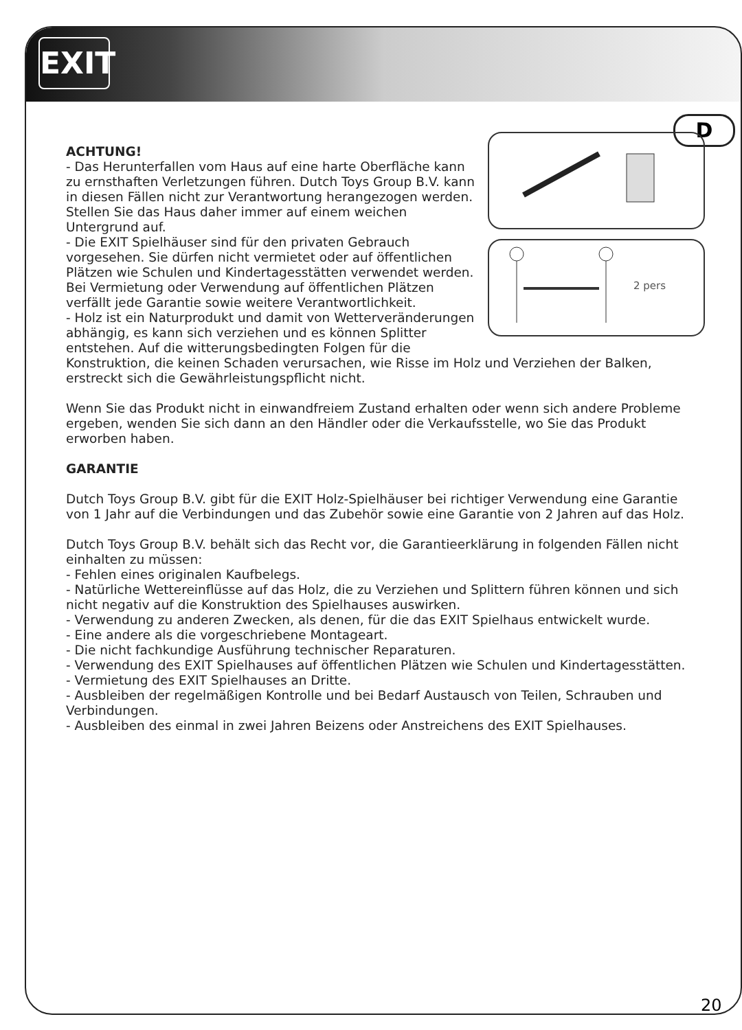EXIT
D
2 pers
ACHTUNG!
- Das Herunterfallen vom Haus auf eine harte Oberfläche kann zu ernsthaften Verletzungen führen. Dutch Toys Group B.V. kann in diesen Fällen nicht zur Verantwortung herangezogen werden. Stellen Sie das Haus daher immer auf einem weichen Untergrund auf.
- Die EXIT Spielhäuser sind für den privaten Gebrauch vorgesehen. Sie dürfen nicht vermietet oder auf öffentlichen Plätzen wie Schulen und Kindertagesstätten verwendet werden. Bei Vermietung oder Verwendung auf öffentlichen Plätzen verfällt jede Garantie sowie weitere Verantwortlichkeit.
- Holz ist ein Naturprodukt und damit von Wetterveränderungen abhängig, es kann sich verziehen und es können Splitter entstehen. Auf die witterungsbedingten Folgen für die Konstruktion, die keinen Schaden verursachen, wie Risse im Holz und Verziehen der Balken, erstreckt sich die Gewährleistungspflicht nicht.
Wenn Sie das Produkt nicht in einwandfreiem Zustand erhalten oder wenn sich andere Probleme ergeben, wenden Sie sich dann an den Händler oder die Verkaufsstelle, wo Sie das Produkt erworben haben.
GARANTIE
Dutch Toys Group B.V. gibt für die EXIT Holz-Spielhäuser bei richtiger Verwendung eine Garantie von 1 Jahr auf die Verbindungen und das Zubehör sowie eine Garantie von 2 Jahren auf das Holz.
Dutch Toys Group B.V. behält sich das Recht vor, die Garantieerklärung in folgenden Fällen nicht einhalten zu müssen:
- Fehlen eines originalen Kaufbelegs.
- Natürliche Wettereinflüsse auf das Holz, die zu Verziehen und Splittern führen können und sich nicht negativ auf die Konstruktion des Spielhauses auswirken.
- Verwendung zu anderen Zwecken, als denen, für die das EXIT Spielhaus entwickelt wurde.
- Eine andere als die vorgeschriebene Montageart.
- Die nicht fachkundige Ausführung technischer Reparaturen.
- Verwendung des EXIT Spielhauses auf öffentlichen Plätzen wie Schulen und Kindertagesstätten.
- Vermietung des EXIT Spielhauses an Dritte.
- Ausbleiben der regelmäßigen Kontrolle und bei Bedarf Austausch von Teilen, Schrauben und Verbindungen.
- Ausbleiben des einmal in zwei Jahren Beizens oder Anstreichens des EXIT Spielhauses.
20